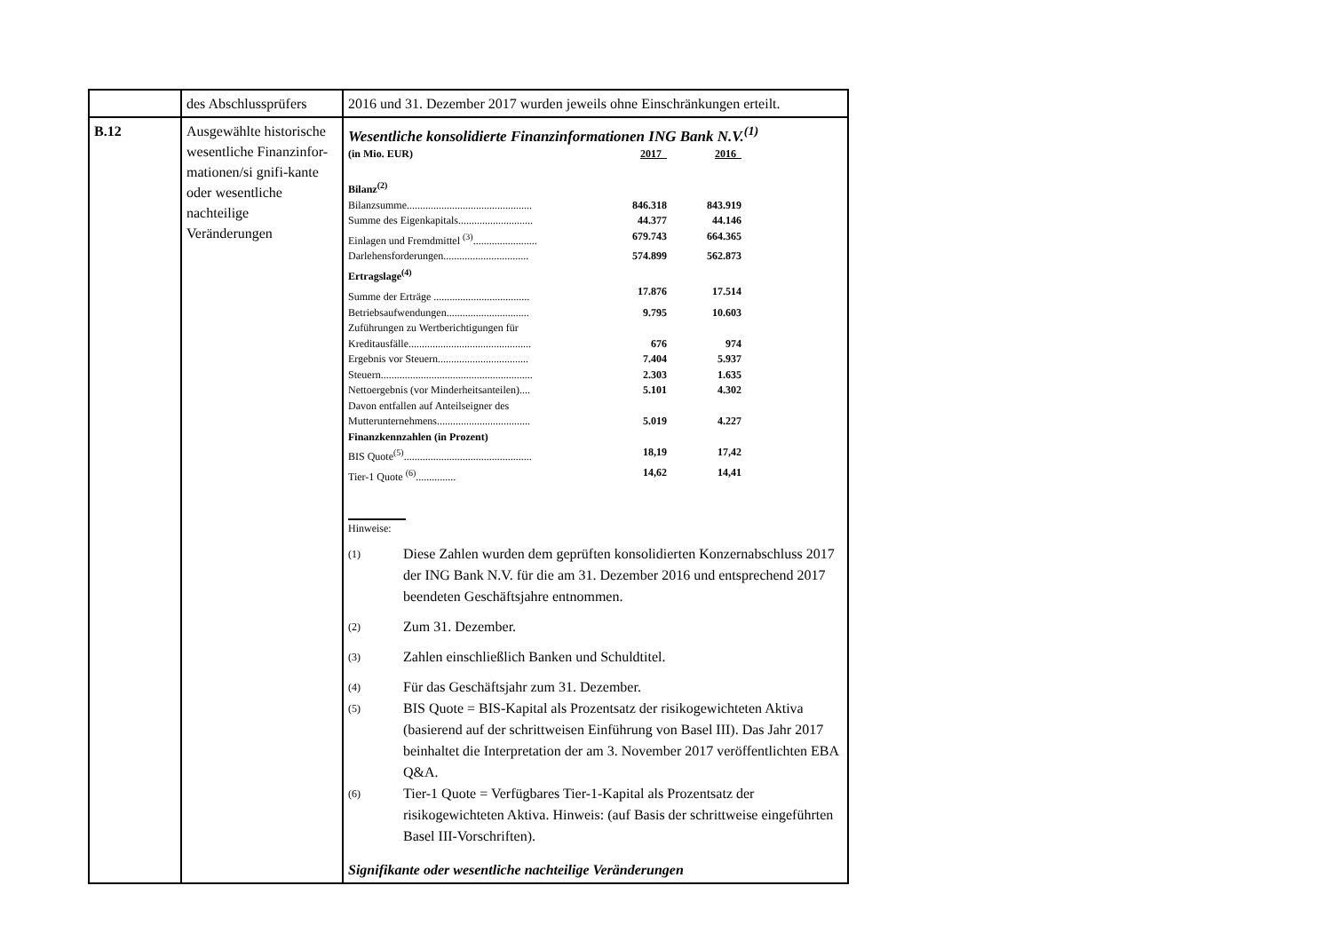| | des Abschlussprüfers | 2016 und 31. Dezember 2017 wurden jeweils ohne Einschränkungen erteilt. |
| B.12 | Ausgewählte historische wesentliche Finanzinfor-mationen/si gnifi-kante oder wesentliche nachteilige Veränderungen | Wesentliche konsolidierte Finanzinformationen ING Bank N.V.<sup>(1)</sup> / (in Mio. EUR) / 2017 / 2016 / / Bilanz<sup>(2)</sup> / / / / Bilanzsumme............................................... / 846.318 / 843.919 / / Summe des Eigenkapitals............................ / 44.377 / 44.146 / / Einlagen und Fremdmittel <sup>(3)</sup>........................ / 679.743 / 664.365 / / Darlehensforderungen................................ / 574.899 / 562.873 / / Ertragslage<sup>(4)</sup> / / / / Summe der Erträge .................................... / 17.876 / 17.514 / / Betriebsaufwendungen............................... / 9.795 / 10.603 / / Zuführungen zu Wertberichtigungen für / / / / Kreditausfälle.............................................. / 676 / 974 / / Ergebnis vor Steuern.................................. / 7.404 / 5.937 / / Steuern......................................................... / 2.303 / 1.635 / / Nettoergebnis (vor Minderheitsanteilen).... / 5.101 / 4.302 / / Davon entfallen auf Anteilseigner des / / / / Mutterunternehmens................................... / 5.019 / 4.227 / / Finanzkennzahlen (in Prozent) / / / / BIS Quote<sup>(5)</sup>................................................ / 18,19 / 17,42 / / Tier-1 Quote <sup>(6)</sup>............... / 14,62 / 14,41 / Hinweise: (1) Diese Zahlen wurden dem geprüften konsolidierten Konzernabschluss 2017 der ING Bank N.V. für die am 31. Dezember 2016 und entsprechend 2017 beendeten Geschäftsjahre entnommen. (2) Zum 31. Dezember. (3) Zahlen einschließlich Banken und Schuldtitel. (4) Für das Geschäftsjahr zum 31. Dezember. (5) BIS Quote = BIS-Kapital als Prozentsatz der risikogewichteten Aktiva (basierend auf der schrittweisen Einführung von Basel III). Das Jahr 2017 beinhaltet die Interpretation der am 3. November 2017 veröffentlichten EBA Q&A. (6) Tier-1 Quote = Verfügbares Tier-1-Kapital als Prozentsatz der risikogewichteten Aktiva. Hinweis: (auf Basis der schrittweise eingeführten Basel III-Vorschriften). Signifikante oder wesentliche nachteilige Veränderungen |